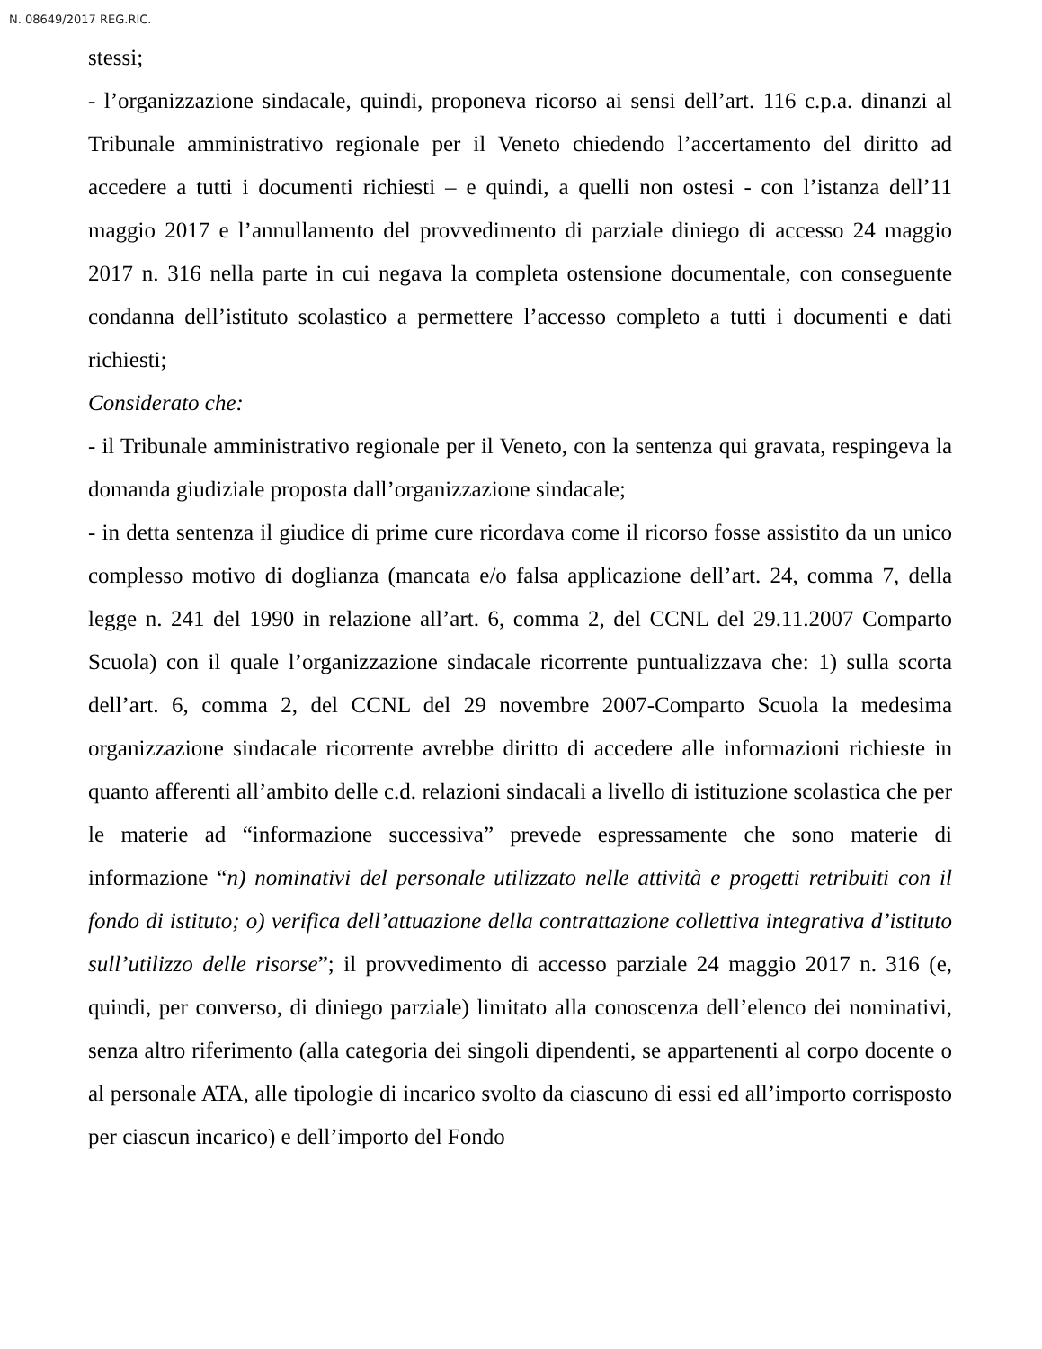N. 08649/2017 REG.RIC.
stessi;
- l’organizzazione sindacale, quindi, proponeva ricorso ai sensi dell’art. 116 c.p.a. dinanzi al Tribunale amministrativo regionale per il Veneto chiedendo l’accertamento del diritto ad accedere a tutti i documenti richiesti – e quindi, a quelli non ostesi - con l’istanza dell’11 maggio 2017 e l’annullamento del provvedimento di parziale diniego di accesso 24 maggio 2017 n. 316 nella parte in cui negava la completa ostensione documentale, con conseguente condanna dell’istituto scolastico a permettere l’accesso completo a tutti i documenti e dati richiesti;
Considerato che:
- il Tribunale amministrativo regionale per il Veneto, con la sentenza qui gravata, respingeva la domanda giudiziale proposta dall’organizzazione sindacale;
- in detta sentenza il giudice di prime cure ricordava come il ricorso fosse assistito da un unico complesso motivo di doglianza (mancata e/o falsa applicazione dell’art. 24, comma 7, della legge n. 241 del 1990 in relazione all’art. 6, comma 2, del CCNL del 29.11.2007 Comparto Scuola) con il quale l’organizzazione sindacale ricorrente puntualizzava che: 1) sulla scorta dell’art. 6, comma 2, del CCNL del 29 novembre 2007-Comparto Scuola la medesima organizzazione sindacale ricorrente avrebbe diritto di accedere alle informazioni richieste in quanto afferenti all’ambito delle c.d. relazioni sindacali a livello di istituzione scolastica che per le materie ad “informazione successiva” prevede espressamente che sono materie di informazione “n) nominativi del personale utilizzato nelle attività e progetti retribuiti con il fondo di istituto; o) verifica dell’attuazione della contrattazione collettiva integrativa d’istituto sull’utilizzo delle risorse”; il provvedimento di accesso parziale 24 maggio 2017 n. 316 (e, quindi, per converso, di diniego parziale) limitato alla conoscenza dell’elenco dei nominativi, senza altro riferimento (alla categoria dei singoli dipendenti, se appartenenti al corpo docente o al personale ATA, alle tipologie di incarico svolto da ciascuno di essi ed all’importo corrisposto per ciascun incarico) e dell’importo del Fondo